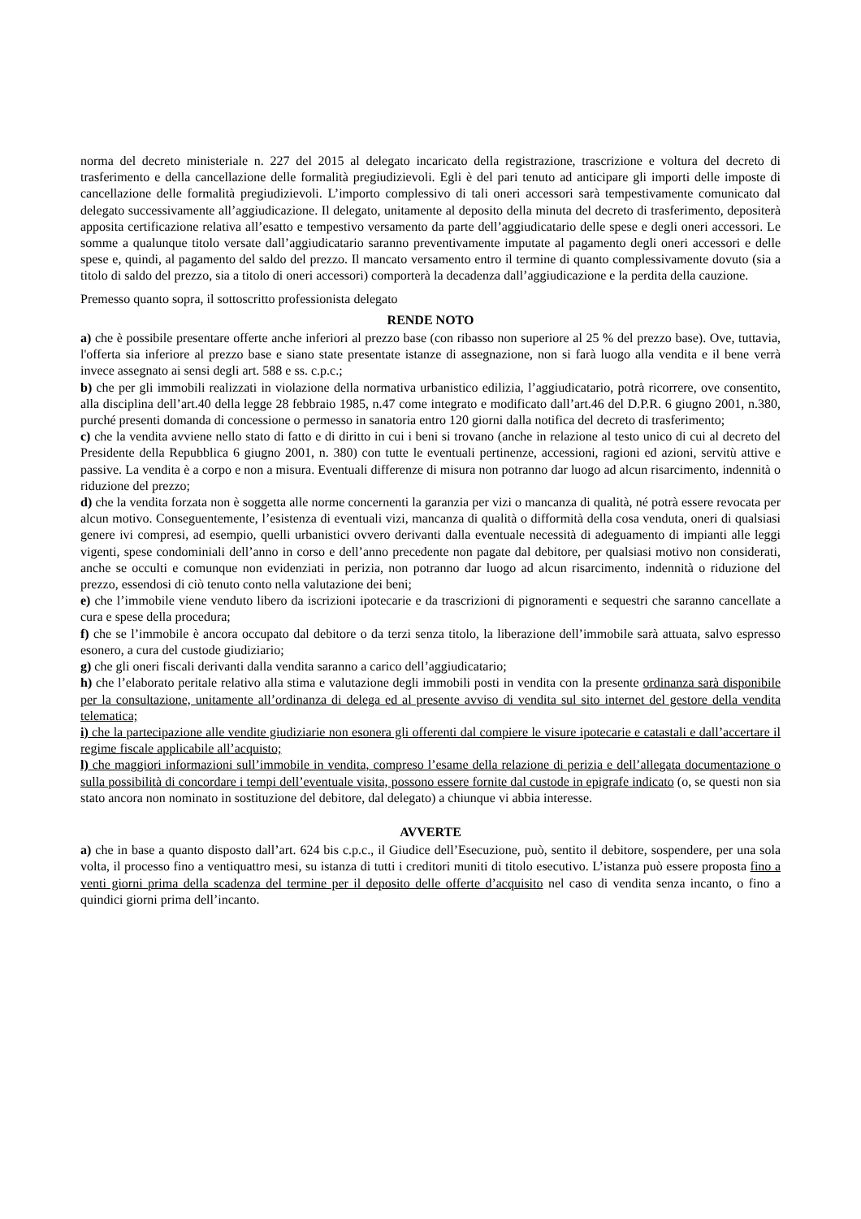norma del decreto ministeriale n. 227 del 2015 al delegato incaricato della registrazione, trascrizione e voltura del decreto di trasferimento e della cancellazione delle formalità pregiudizievoli. Egli è del pari tenuto ad anticipare gli importi delle imposte di cancellazione delle formalità pregiudizievoli. L’importo complessivo di tali oneri accessori sarà tempestivamente comunicato dal delegato successivamente all’aggiudicazione. Il delegato, unitamente al deposito della minuta del decreto di trasferimento, depositerà apposita certificazione relativa all’esatto e tempestivo versamento da parte dell’aggiudicatario delle spese e degli oneri accessori. Le somme a qualunque titolo versate dall’aggiudicatario saranno preventivamente imputate al pagamento degli oneri accessori e delle spese e, quindi, al pagamento del saldo del prezzo. Il mancato versamento entro il termine di quanto complessivamente dovuto (sia a titolo di saldo del prezzo, sia a titolo di oneri accessori) comporterà la decadenza dall’aggiudicazione e la perdita della cauzione.
Premesso quanto sopra, il sottoscritto professionista delegato
RENDE NOTO
a) che è possibile presentare offerte anche inferiori al prezzo base (con ribasso non superiore al 25 % del prezzo base). Ove, tuttavia, l'offerta sia inferiore al prezzo base e siano state presentate istanze di assegnazione, non si farà luogo alla vendita e il bene verrà invece assegnato ai sensi degli art. 588 e ss. c.p.c.;
b) che per gli immobili realizzati in violazione della normativa urbanistico edilizia, l’aggiudicatario, potrà ricorrere, ove consentito, alla disciplina dell’art.40 della legge 28 febbraio 1985, n.47 come integrato e modificato dall’art.46 del D.P.R. 6 giugno 2001, n.380, purché presenti domanda di concessione o permesso in sanatoria entro 120 giorni dalla notifica del decreto di trasferimento;
c) che la vendita avviene nello stato di fatto e di diritto in cui i beni si trovano (anche in relazione al testo unico di cui al decreto del Presidente della Repubblica 6 giugno 2001, n. 380) con tutte le eventuali pertinenze, accessioni, ragioni ed azioni, servitù attive e passive. La vendita è a corpo e non a misura. Eventuali differenze di misura non potranno dar luogo ad alcun risarcimento, indennità o riduzione del prezzo;
d) che la vendita forzata non è soggetta alle norme concernenti la garanzia per vizi o mancanza di qualità, né potrà essere revocata per alcun motivo. Conseguentemente, l’esistenza di eventuali vizi, mancanza di qualità o difformità della cosa venduta, oneri di qualsiasi genere ivi compresi, ad esempio, quelli urbanistici ovvero derivanti dalla eventuale necessità di adeguamento di impianti alle leggi vigenti, spese condominiali dell’anno in corso e dell’anno precedente non pagate dal debitore, per qualsiasi motivo non considerati, anche se occulti e comunque non evidenziati in perizia, non potranno dar luogo ad alcun risarcimento, indennità o riduzione del prezzo, essendosi di ciò tenuto conto nella valutazione dei beni;
e) che l’immobile viene venduto libero da iscrizioni ipotecarie e da trascrizioni di pignoramenti e sequestri che saranno cancellate a cura e spese della procedura;
f) che se l’immobile è ancora occupato dal debitore o da terzi senza titolo, la liberazione dell’immobile sarà attuata, salvo espresso esonero, a cura del custode giudiziario;
g) che gli oneri fiscali derivanti dalla vendita saranno a carico dell’aggiudicatario;
h) che l’elaborato peritale relativo alla stima e valutazione degli immobili posti in vendita con la presente ordinanza sarà disponibile per la consultazione, unitamente all’ordinanza di delega ed al presente avviso di vendita sul sito internet del gestore della vendita telematica;
i) che la partecipazione alle vendite giudiziarie non esonera gli offerenti dal compiere le visure ipotecarie e catastali e dall’accertare il regime fiscale applicabile all’acquisto;
l) che maggiori informazioni sull’immobile in vendita, compreso l’esame della relazione di perizia e dell’allegata documentazione o sulla possibilità di concordare i tempi dell’eventuale visita, possono essere fornite dal custode in epigrafe indicato (o, se questi non sia stato ancora non nominato in sostituzione del debitore, dal delegato) a chiunque vi abbia interesse.
AVVERTE
a) che in base a quanto disposto dall’art. 624 bis c.p.c., il Giudice dell’Esecuzione, può, sentito il debitore, sospendere, per una sola volta, il processo fino a ventiquattro mesi, su istanza di tutti i creditori muniti di titolo esecutivo. L’istanza può essere proposta fino a venti giorni prima della scadenza del termine per il deposito delle offerte d’acquisito nel caso di vendita senza incanto, o fino a quindici giorni prima dell’incanto.